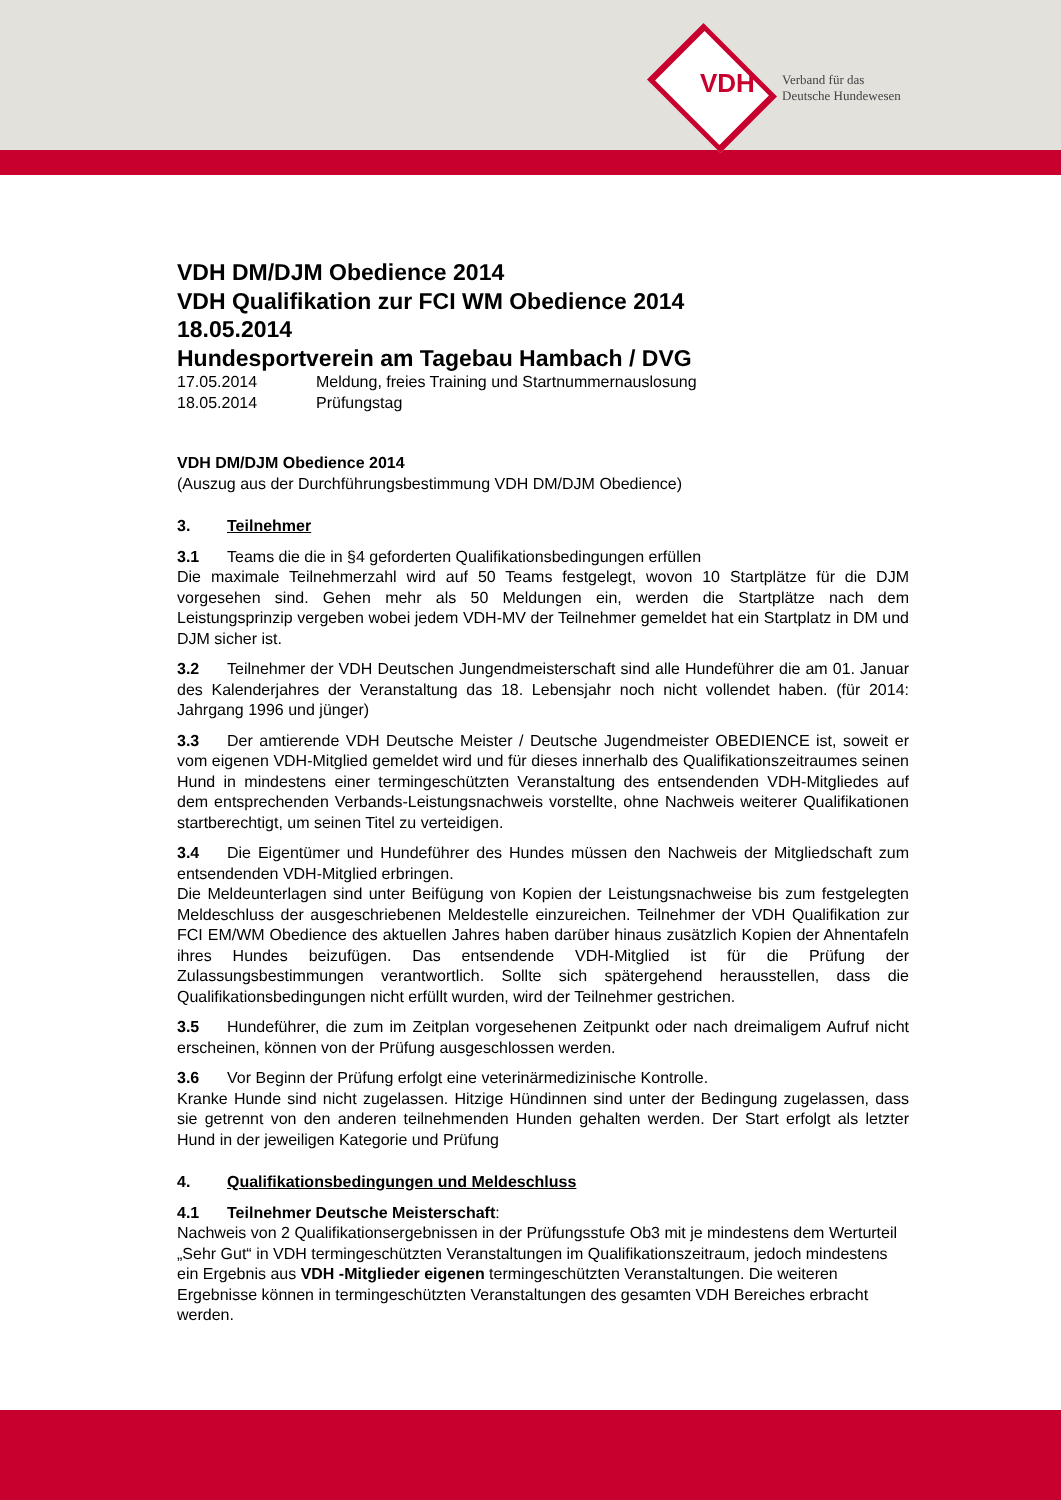VDH
Verband für das
Deutsche Hundewesen
VDH DM/DJM Obedience 2014
VDH Qualifikation zur FCI WM Obedience 2014
18.05.2014
Hundesportverein am Tagebau Hambach / DVG
17.05.2014 Meldung, freies Training und Startnummernauslosung
18.05.2014 Prüfungstag
VDH DM/DJM Obedience 2014
(Auszug aus der Durchführungsbestimmung VDH DM/DJM Obedience)
3. Teilnehmer
3.1 Teams die die in §4 geforderten Qualifikationsbedingungen erfüllen
Die maximale Teilnehmerzahl wird auf 50 Teams festgelegt, wovon 10 Startplätze für die DJM vorgesehen sind. Gehen mehr als 50 Meldungen ein, werden die Startplätze nach dem Leistungsprinzip vergeben wobei jedem VDH-MV der Teilnehmer gemeldet hat ein Startplatz in DM und DJM sicher ist.
3.2 Teilnehmer der VDH Deutschen Jungendmeisterschaft sind alle Hundeführer die am 01. Januar des Kalenderjahres der Veranstaltung das 18. Lebensjahr noch nicht vollendet haben. (für 2014: Jahrgang 1996 und jünger)
3.3 Der amtierende VDH Deutsche Meister / Deutsche Jugendmeister OBEDIENCE ist, soweit er vom eigenen VDH-Mitglied gemeldet wird und für dieses innerhalb des Qualifikationszeitraumes seinen Hund in mindestens einer termingeschützten Veranstaltung des entsendenden VDH-Mitgliedes auf dem entsprechenden Verbands-Leistungsnachweis vorstellte, ohne Nachweis weiterer Qualifikationen startberechtigt, um seinen Titel zu verteidigen.
3.4 Die Eigentümer und Hundeführer des Hundes müssen den Nachweis der Mitgliedschaft zum entsendenden VDH-Mitglied erbringen.
Die Meldeunterlagen sind unter Beifügung von Kopien der Leistungsnachweise bis zum festgelegten Meldeschluss der ausgeschriebenen Meldestelle einzureichen. Teilnehmer der VDH Qualifikation zur FCI EM/WM Obedience des aktuellen Jahres haben darüber hinaus zusätzlich Kopien der Ahnentafeln ihres Hundes beizufügen. Das entsendende VDH-Mitglied ist für die Prüfung der Zulassungsbestimmungen verantwortlich. Sollte sich spätergehend herausstellen, dass die Qualifikationsbedingungen nicht erfüllt wurden, wird der Teilnehmer gestrichen.
3.5 Hundeführer, die zum im Zeitplan vorgesehenen Zeitpunkt oder nach dreimaligem Aufruf nicht erscheinen, können von der Prüfung ausgeschlossen werden.
3.6 Vor Beginn der Prüfung erfolgt eine veterinärmedizinische Kontrolle.
Kranke Hunde sind nicht zugelassen. Hitzige Hündinnen sind unter der Bedingung zugelassen, dass sie getrennt von den anderen teilnehmenden Hunden gehalten werden. Der Start erfolgt als letzter Hund in der jeweiligen Kategorie und Prüfung
4. Qualifikationsbedingungen und Meldeschluss
4.1 Teilnehmer Deutsche Meisterschaft:
Nachweis von 2 Qualifikationsergebnissen in der Prüfungsstufe Ob3 mit je mindestens dem Werturteil „Sehr Gut“ in VDH termingeschützten Veranstaltungen im Qualifikationszeitraum, jedoch mindestens ein Ergebnis aus VDH -Mitglieder eigenen termingeschützten Veranstaltungen. Die weiteren Ergebnisse können in termingeschützten Veranstaltungen des gesamten VDH Bereiches erbracht werden.